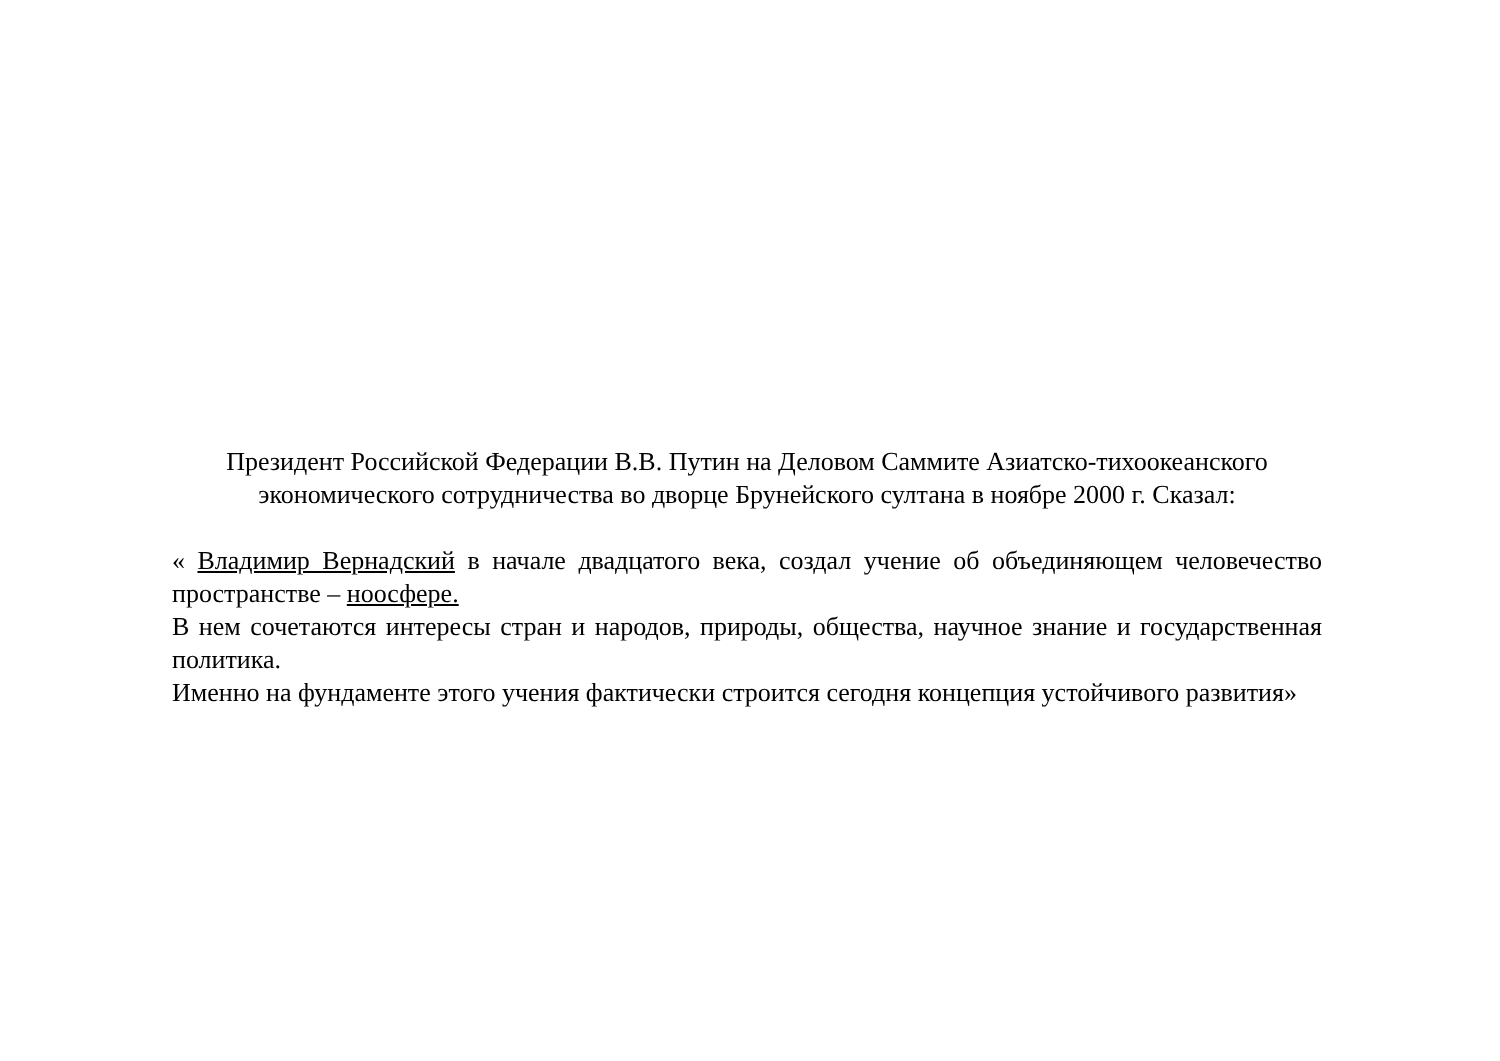Президент Российской Федерации В.В. Путин на Деловом Саммите Азиатско-тихоокеанского экономического сотрудничества во дворце Брунейского султана в ноябре 2000 г. Сказал:
« Владимир Вернадский в начале двадцатого века, создал учение об объединяющем человечество пространстве – ноосфере.
В нем сочетаются интересы стран и народов, природы, общества, научное знание и государственная политика.
Именно на фундаменте этого учения фактически строится сегодня концепция устойчивого развития»